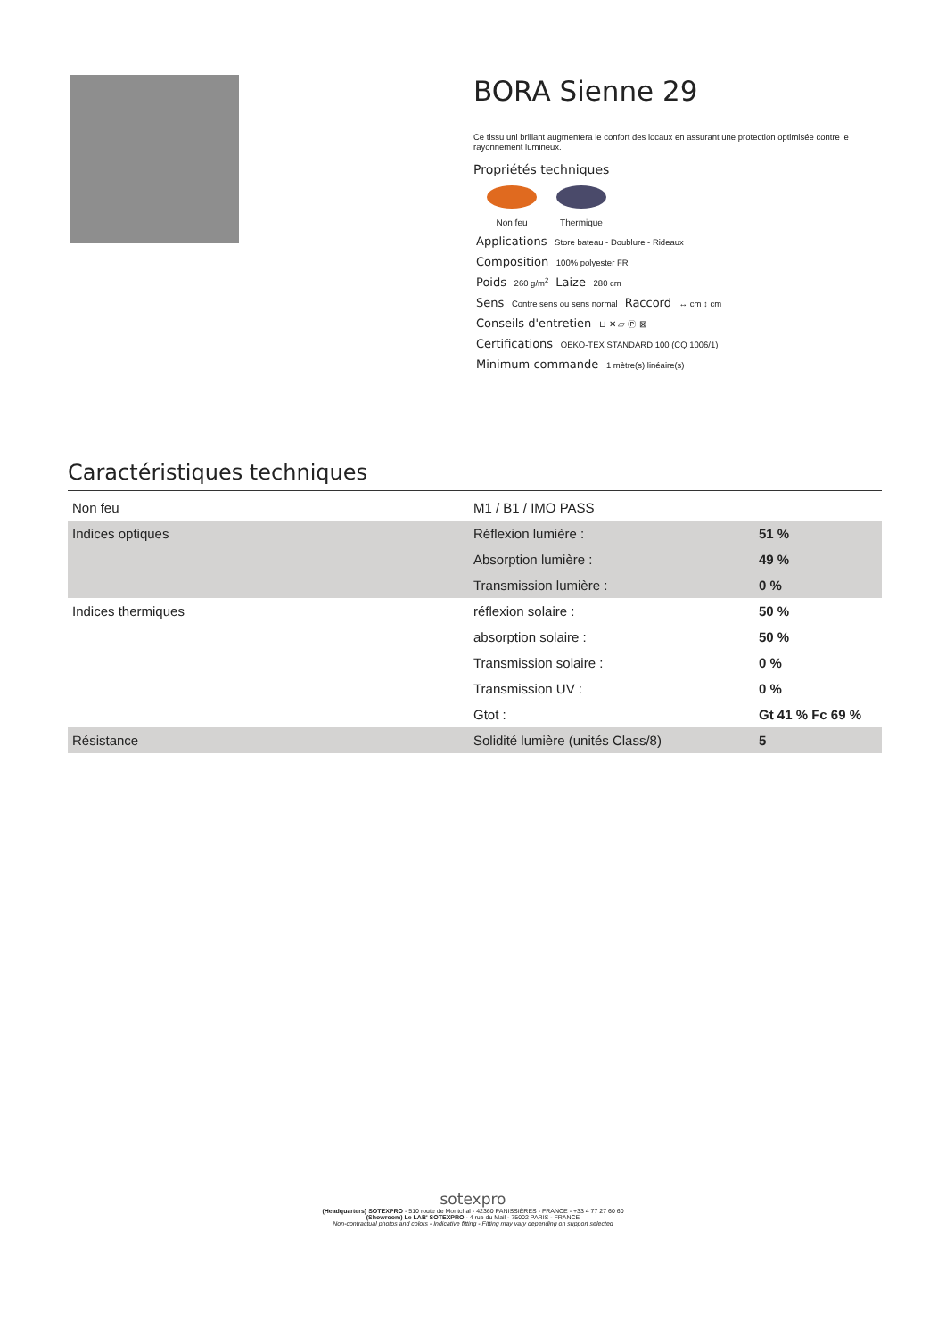BORA Sienne 29
Ce tissu uni brillant augmentera le confort des locaux en assurant une protection optimisée contre le rayonnement lumineux.
Propriétés techniques
Non feu Thermique
Applications Store bateau - Doublure - Rideaux
Composition 100% polyester FR
Poids 260 g/m<sup>2</sup> Laize 280 cm
Sens Contre sens ou sens normal Raccord ↔ cm ↕ cm
Conseils d'entretien ⊔ ✕ ▱ Ⓟ ⊠
Certifications OEKO-TEX STANDARD 100 (CQ 1006/1)
Minimum commande 1 mètre(s) linéaire(s)
Caractéristiques techniques
| Non feu | M1 / B1 / IMO PASS | |
| Indices optiques | Réflexion lumière : | 51 % |
| | Absorption lumière : | 49 % |
| | Transmission lumière : | 0 % |
| Indices thermiques | réflexion solaire : | 50 % |
| | absorption solaire : | 50 % |
| | Transmission solaire : | 0 % |
| | Transmission UV : | 0 % |
| | Gtot : | Gt 41 % Fc 69 % |
| Résistance | Solidité lumière (unités Class/8) | 5 |
sotexpro
(Headquarters) SOTEXPRO - 510 route de Montchal - 42360 PANISSIÈRES - FRANCE - +33 4 77 27 60 60
(Showroom) Le LAB' SOTEXPRO - 4 rue du Mail - 75002 PARIS - FRANCE
Non-contractual photos and colors - Indicative fitting - Fitting may vary depending on support selected